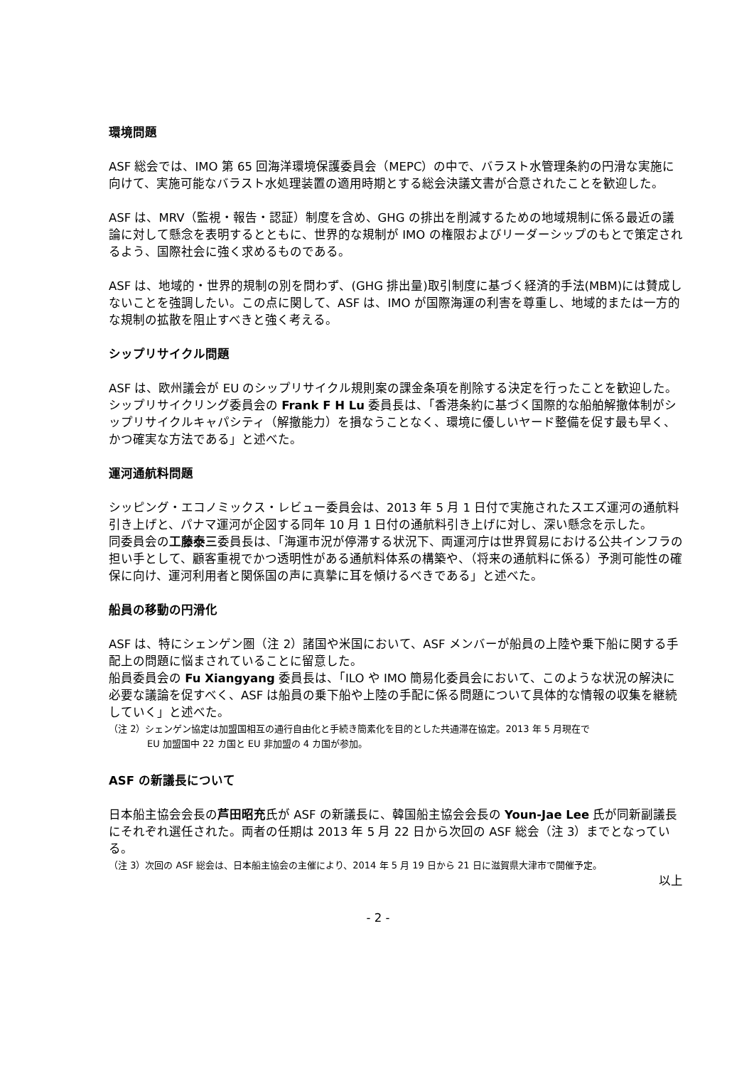環境問題
ASF 総会では、IMO 第 65 回海洋環境保護委員会（MEPC）の中で、バラスト水管理条約の円滑な実施に向けて、実施可能なバラスト水処理装置の適用時期とする総会決議文書が合意されたことを歓迎した。
ASF は、MRV（監視・報告・認証）制度を含め、GHG の排出を削減するための地域規制に係る最近の議論に対して懸念を表明するとともに、世界的な規制が IMO の権限およびリーダーシップのもとで策定されるよう、国際社会に強く求めるものである。
ASF は、地域的・世界的規制の別を問わず、(GHG 排出量)取引制度に基づく経済的手法(MBM)には賛成しないことを強調したい。この点に関して、ASF は、IMO が国際海運の利害を尊重し、地域的または一方的な規制の拡散を阻止すべきと強く考える。
シップリサイクル問題
ASF は、欧州議会が EU のシップリサイクル規則案の課金条項を削除する決定を行ったことを歓迎した。シップリサイクリング委員会の Frank F H Lu 委員長は、「香港条約に基づく国際的な船舶解撤体制がシップリサイクルキャパシティ（解撤能力）を損なうことなく、環境に優しいヤード整備を促す最も早く、かつ確実な方法である」と述べた。
運河通航料問題
シッピング・エコノミックス・レビュー委員会は、2013 年 5 月 1 日付で実施されたスエズ運河の通航料引き上げと、パナマ運河が企図する同年 10 月 1 日付の通航料引き上げに対し、深い懸念を示した。
同委員会の工藤泰三委員長は、「海運市況が停滞する状況下、両運河庁は世界貿易における公共インフラの担い手として、顧客重視でかつ透明性がある通航料体系の構築や、（将来の通航料に係る）予測可能性の確保に向け、運河利用者と関係国の声に真摯に耳を傾けるべきである」と述べた。
船員の移動の円滑化
ASF は、特にシェンゲン圏（注 2）諸国や米国において、ASF メンバーが船員の上陸や乗下船に関する手配上の問題に悩まされていることに留意した。
船員委員会の Fu Xiangyang 委員長は、「ILO や IMO 簡易化委員会において、このような状況の解決に必要な議論を促すべく、ASF は船員の乗下船や上陸の手配に係る問題について具体的な情報の収集を継続していく」と述べた。
（注 2）シェンゲン協定は加盟国相互の通行自由化と手続き簡素化を目的とした共通滞在協定。2013 年 5 月現在で
EU 加盟国中 22 カ国と EU 非加盟の 4 カ国が参加。
ASF の新議長について
日本船主協会会長の芦田昭充氏が ASF の新議長に、韓国船主協会会長の Youn-Jae Lee 氏が同新副議長にそれぞれ選任された。両者の任期は 2013 年 5 月 22 日から次回の ASF 総会（注 3）までとなっている。
（注 3）次回の ASF 総会は、日本船主協会の主催により、2014 年 5 月 19 日から 21 日に滋賀県大津市で開催予定。
以上
- 2 -